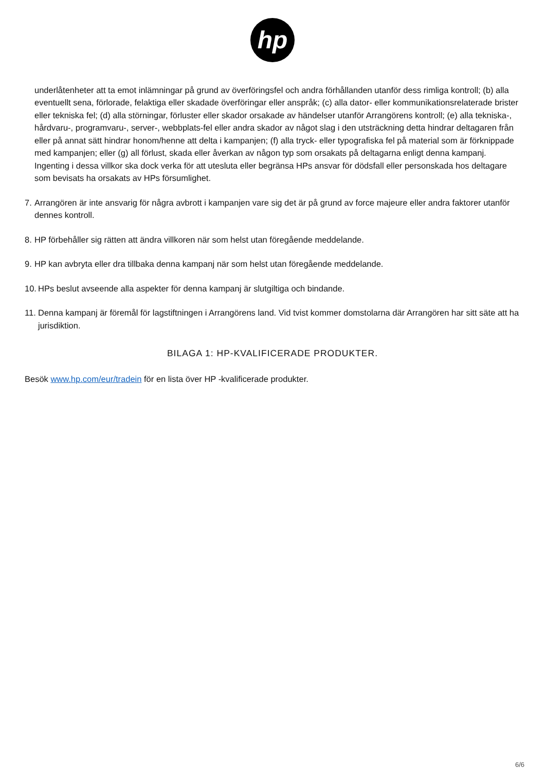hp
underlåtenheter att ta emot inlämningar på grund av överföringsfel och andra förhållanden utanför dess rimliga kontroll; (b) alla eventuellt sena, förlorade, felaktiga eller skadade överföringar eller anspråk; (c) alla dator- eller kommunikationsrelaterade brister eller tekniska fel; (d) alla störningar, förluster eller skador orsakade av händelser utanför Arrangörens kontroll; (e) alla tekniska-, hårdvaru-, programvaru-, server-, webbplats-fel eller andra skador av något slag i den utsträckning detta hindrar deltagaren från eller på annat sätt hindrar honom/henne att delta i kampanjen; (f) alla tryck- eller typografiska fel på material som är förknippade med kampanjen; eller (g) all förlust, skada eller åverkan av någon typ som orsakats på deltagarna enligt denna kampanj. Ingenting i dessa villkor ska dock verka för att utesluta eller begränsa HPs ansvar för dödsfall eller personskada hos deltagare som bevisats ha orsakats av HPs försumlighet.
7. Arrangören är inte ansvarig för några avbrott i kampanjen vare sig det är på grund av force majeure eller andra faktorer utanför dennes kontroll.
8. HP förbehåller sig rätten att ändra villkoren när som helst utan föregående meddelande.
9. HP kan avbryta eller dra tillbaka denna kampanj när som helst utan föregående meddelande.
10. HPs beslut avseende alla aspekter för denna kampanj är slutgiltiga och bindande.
11. Denna kampanj är föremål för lagstiftningen i Arrangörens land. Vid tvist kommer domstolarna där Arrangören har sitt säte att ha jurisdiktion.
BILAGA 1: HP-KVALIFICERADE PRODUKTER.
Besök www.hp.com/eur/tradein för en lista över HP -kvalificerade produkter.
6/6